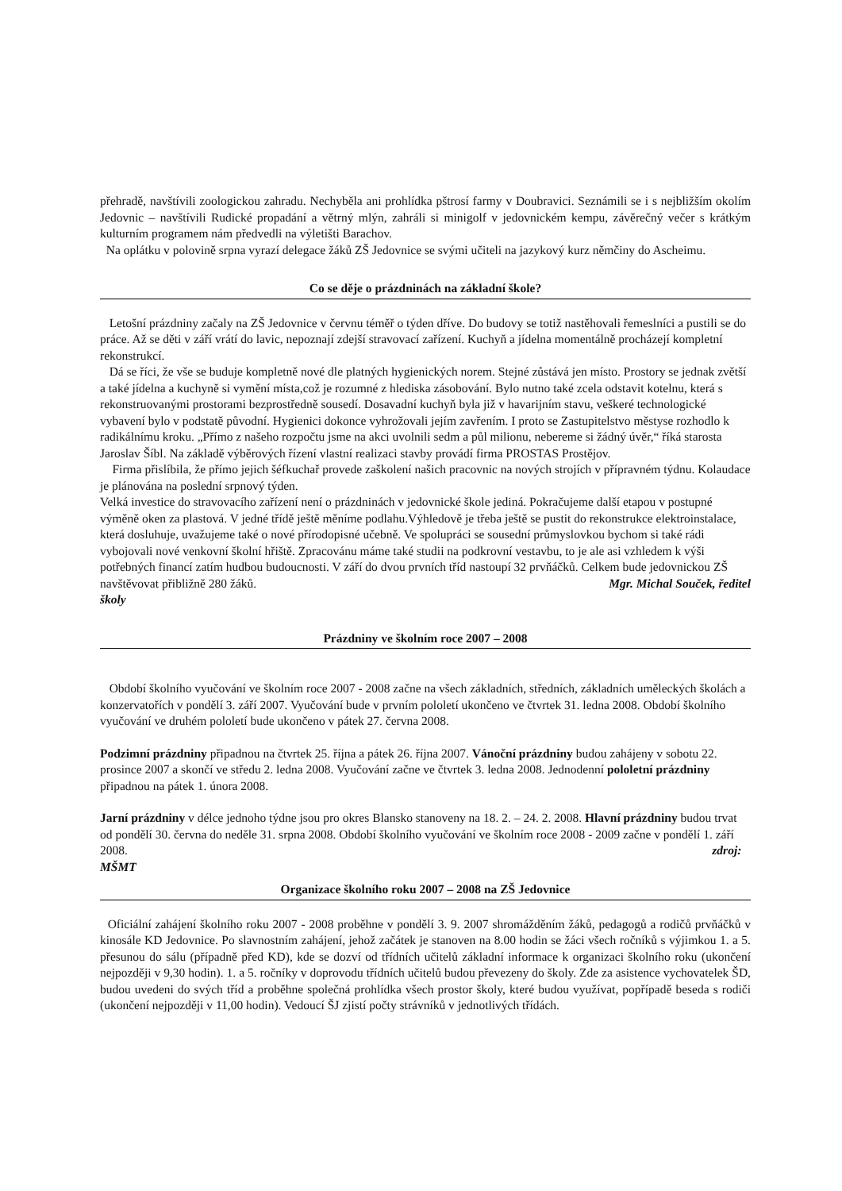přehradě, navštívili zoologickou zahradu. Nechyběla ani prohlídka pštrosí farmy v Doubravici. Seznámili se i s nejbližším okolím Jedovnic – navštívili Rudické propadání a větrný mlýn, zahráli si minigolf v jedovnickém kempu, závěrečný večer s krátkým kulturním programem nám předvedli na výletišti Barachov.
Na oplátku v polovině srpna vyrazí delegace žáků ZŠ Jedovnice se svými učiteli na jazykový kurz němčiny do Ascheimu.
Co se děje o prázdninách na základní škole?
Letošní prázdniny začaly na ZŠ Jedovnice v červnu téměř o týden dříve. Do budovy se totiž nastěhovali řemeslníci a pustili se do práce. Až se děti v září vrátí do lavic, nepoznají zdejší stravovací zařízení. Kuchyň a jídelna momentálně procházejí kompletní rekonstrukcí.
Dá se říci, že vše se buduje kompletně nové dle platných hygienických norem. Stejné zůstává jen místo. Prostory se jednak zvětší a také jídelna a kuchyně si vymění místa,což je rozumné z hlediska zásobování. Bylo nutno také zcela odstavit kotelnu, která s rekonstruovanými prostorami bezprostředně sousedí. Dosavadní kuchyň byla již v havarijním stavu, veškeré technologické vybavení bylo v podstatě původní. Hygienici dokonce vyhrožovali jejím zavřením. I proto se Zastupitelstvo městyse rozhodlo k radikálnímu kroku. „Přímo z našeho rozpočtu jsme na akci uvolnili sedm a půl milionu, nebereme si žádný úvěr,“ říká starosta Jaroslav Šíbl. Na základě výběrových řízení vlastní realizaci stavby provádí firma PROSTAS Prostějov.
Firma přislíbila, že přímo jejich šéfkuchař provede zaškolení našich pracovnic na nových strojích v přípravném týdnu. Kolaudace je plánována na poslední srpnový týden.
Velká investice do stravovacího zařízení není o prázdninách v jedovnické škole jediná. Pokračujeme další etapou v postupné výměně oken za plastová. V jedné třídě ještě měníme podlahu.Výhledově je třeba ještě se pustit do rekonstrukce elektroinstalace, která dosluhuje, uvažujeme také o nové přírodopisné učebně. Ve spolupráci se sousední průmyslovkou bychom si také rádi vybojovali nové venkovní školní hřiště. Zpracovánu máme také studii na podkrovní vestavbu, to je ale asi vzhledem k výši potřebných financí zatím hudbou budoucnosti. V září do dvou prvních tříd nastoupí 32 prvňáčků. Celkem bude jedovnickou ZŠ navštěvovat přibližně 280 žáků. Mgr. Michal Souček, ředitel
školy
Prázdniny ve školním roce 2007 – 2008
Období školního vyučování ve školním roce 2007 - 2008 začne na všech základních, středních, základních uměleckých školách a konzervatořích v pondělí 3. září 2007. Vyučování bude v prvním pololetí ukončeno ve čtvrtek 31. ledna 2008. Období školního vyučování ve druhém pololetí bude ukončeno v pátek 27. června 2008.
Podzimní prázdniny připadnou na čtvrtek 25. října a pátek 26. října 2007. Vánoční prázdniny budou zahájeny v sobotu 22. prosince 2007 a skončí ve středu 2. ledna 2008. Vyučování začne ve čtvrtek 3. ledna 2008. Jednodenní pololetní prázdniny připadnou na pátek 1. února 2008.
Jarní prázdniny v délce jednoho týdne jsou pro okres Blansko stanoveny na 18. 2. – 24. 2. 2008. Hlavní prázdniny budou trvat od pondělí 30. června do neděle 31. srpna 2008. Období školního vyučování ve školním roce 2008 - 2009 začne v pondělí 1. září 2008. zdroj:
MŠMT
Organizace školního roku 2007 – 2008 na ZŠ Jedovnice
Oficiální zahájení školního roku 2007 - 2008 proběhne v pondělí 3. 9. 2007 shromážděním žáků, pedagogů a rodičů prvňáčků v kinosále KD Jedovnice. Po slavnostním zahájení, jehož začátek je stanoven na 8.00 hodin se žáci všech ročníků s výjimkou 1. a 5. přesunou do sálu (případně před KD), kde se dozví od třídních učitelů základní informace k organizaci školního roku (ukončení nejpozději v 9,30 hodin). 1. a 5. ročníky v doprovodu třídních učitelů budou převezeny do školy. Zde za asistence vychovatelek ŠD, budou uvedeni do svých tříd a proběhne společná prohlídka všech prostor školy, které budou využívat, popřípadě beseda s rodiči (ukončení nejpozději v 11,00 hodin). Vedoucí ŠJ zjistí počty strávníků v jednotlivých třídách.